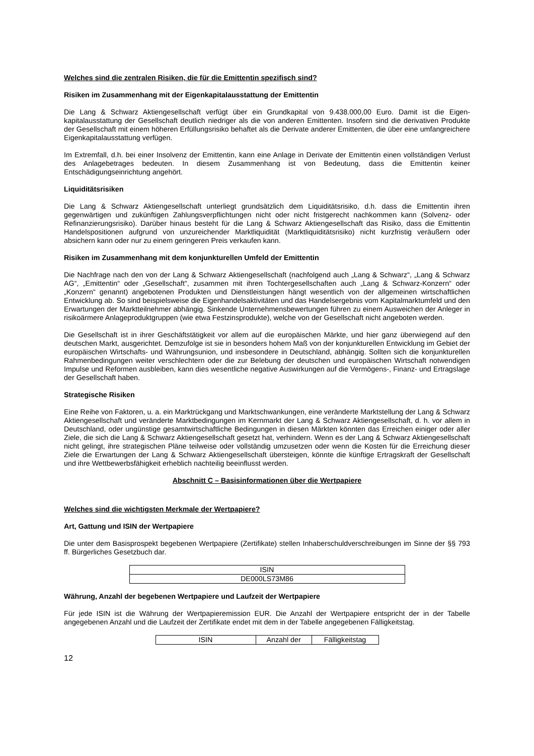Welches sind die zentralen Risiken, die für die Emittentin spezifisch sind?
Risiken im Zusammenhang mit der Eigenkapitalausstattung der Emittentin
Die Lang & Schwarz Aktiengesellschaft verfügt über ein Grundkapital von 9.438.000,00 Euro. Damit ist die Eigen-kapitalausstattung der Gesellschaft deutlich niedriger als die von anderen Emittenten. Insofern sind die derivativen Produkte der Gesellschaft mit einem höheren Erfüllungsrisiko behaftet als die Derivate anderer Emittenten, die über eine umfangreichere Eigenkapitalausstattung verfügen.
Im Extremfall, d.h. bei einer Insolvenz der Emittentin, kann eine Anlage in Derivate der Emittentin einen vollständigen Verlust des Anlagebetrages bedeuten. In diesem Zusammenhang ist von Bedeutung, dass die Emittentin keiner Entschädigungseinrichtung angehört.
Liquiditätsrisiken
Die Lang & Schwarz Aktiengesellschaft unterliegt grundsätzlich dem Liquiditätsrisiko, d.h. dass die Emittentin ihren gegenwärtigen und zukünftigen Zahlungsverpflichtungen nicht oder nicht fristgerecht nachkommen kann (Solvenz- oder Refinanzierungsrisiko). Darüber hinaus besteht für die Lang & Schwarz Aktiengesellschaft das Risiko, dass die Emittentin Handelspositionen aufgrund von unzureichender Marktliquidität (Marktliquiditätsrisiko) nicht kurzfristig veräußern oder absichern kann oder nur zu einem geringeren Preis verkaufen kann.
Risiken im Zusammenhang mit dem konjunkturellen Umfeld der Emittentin
Die Nachfrage nach den von der Lang & Schwarz Aktiengesellschaft (nachfolgend auch „Lang & Schwarz“, „Lang & Schwarz AG“, „Emittentin“ oder „Gesellschaft“, zusammen mit ihren Tochtergesellschaften auch „Lang & Schwarz-Konzern“ oder „Konzern“ genannt) angebotenen Produkten und Dienstleistungen hängt wesentlich von der allgemeinen wirtschaftlichen Entwicklung ab. So sind beispielsweise die Eigenhandelsaktivitäten und das Handelsergebnis vom Kapitalmarktumfeld und den Erwartungen der Marktteilnehmer abhängig. Sinkende Unternehmensbewertungen führen zu einem Ausweichen der Anleger in risikoärmere Anlageproduktgruppen (wie etwa Festzinsprodukte), welche von der Gesellschaft nicht angeboten werden.
Die Gesellschaft ist in ihrer Geschäftstätigkeit vor allem auf die europäischen Märkte, und hier ganz überwiegend auf den deutschen Markt, ausgerichtet. Demzufolge ist sie in besonders hohem Maß von der konjunkturellen Entwicklung im Gebiet der europäischen Wirtschafts- und Währungsunion, und insbesondere in Deutschland, abhängig. Sollten sich die konjunkturellen Rahmenbedingungen weiter verschlechtern oder die zur Belebung der deutschen und europäischen Wirtschaft notwendigen Impulse und Reformen ausbleiben, kann dies wesentliche negative Auswirkungen auf die Vermögens-, Finanz- und Ertragslage der Gesellschaft haben.
Strategische Risiken
Eine Reihe von Faktoren, u. a. ein Marktrückgang und Marktschwankungen, eine veränderte Marktstellung der Lang & Schwarz Aktiengesellschaft und veränderte Marktbedingungen im Kernmarkt der Lang & Schwarz Aktiengesellschaft, d. h. vor allem in Deutschland, oder ungünstige gesamtwirtschaftliche Bedingungen in diesen Märkten könnten das Erreichen einiger oder aller Ziele, die sich die Lang & Schwarz Aktiengesellschaft gesetzt hat, verhindern. Wenn es der Lang & Schwarz Aktiengesellschaft nicht gelingt, ihre strategischen Pläne teilweise oder vollständig umzusetzen oder wenn die Kosten für die Erreichung dieser Ziele die Erwartungen der Lang & Schwarz Aktiengesellschaft übersteigen, könnte die künftige Ertragskraft der Gesellschaft und ihre Wettbewerbsfähigkeit erheblich nachteilig beeinflusst werden.
Abschnitt C – Basisinformationen über die Wertpapiere
Welches sind die wichtigsten Merkmale der Wertpapiere?
Art, Gattung und ISIN der Wertpapiere
Die unter dem Basisprospekt begebenen Wertpapiere (Zertifikate) stellen Inhaberschuldverschreibungen im Sinne der §§ 793 ff. Bürgerliches Gesetzbuch dar.
| ISIN |
| --- |
| DE000LS73M86 |
Währung, Anzahl der begebenen Wertpapiere und Laufzeit der Wertpapiere
Für jede ISIN ist die Währung der Wertpapieremission EUR. Die Anzahl der Wertpapiere entspricht der in der Tabelle angegebenen Anzahl und die Laufzeit der Zertifikate endet mit dem in der Tabelle angegebenen Fälligkeitstag.
| ISIN | Anzahl der | Fälligkeitstag |
| --- | --- | --- |
12